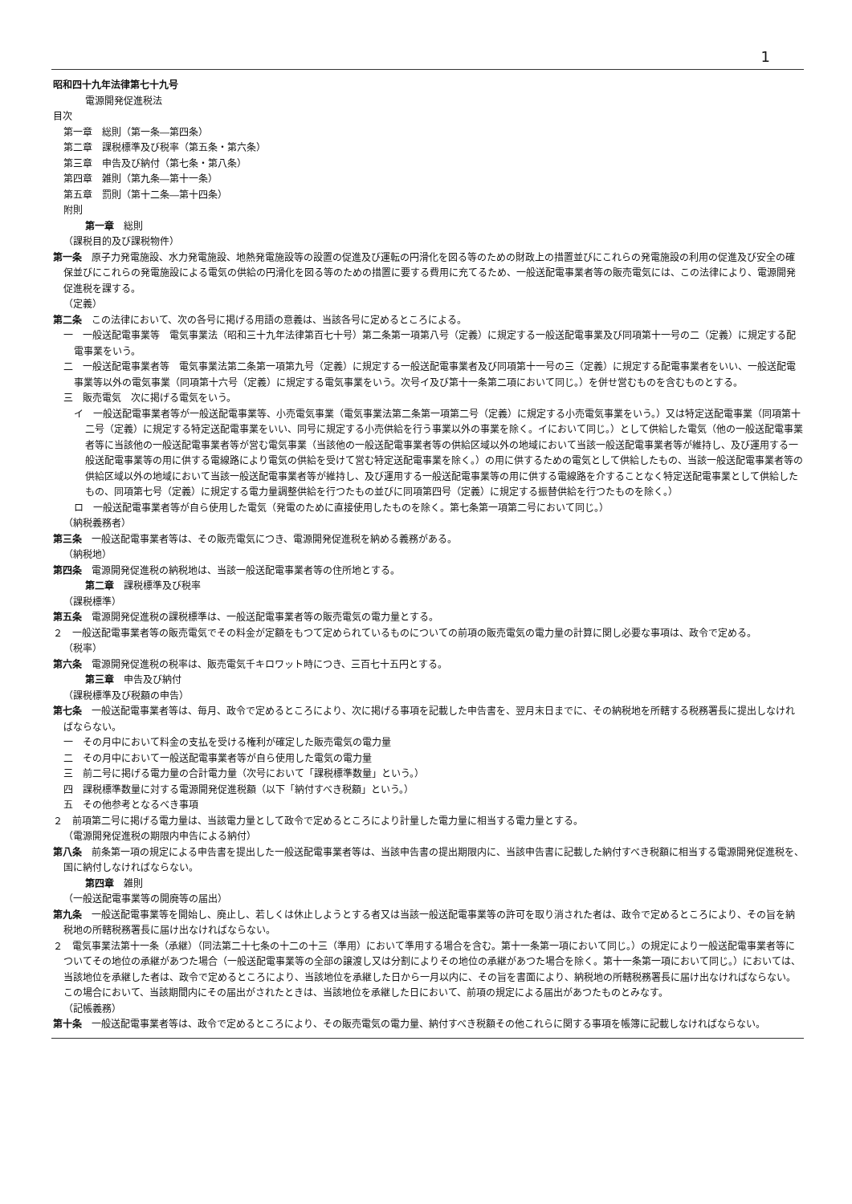1
昭和四十九年法律第七十九号
電源開発促進税法
目次
第一章　総則（第一条―第四条）
第二章　課税標準及び税率（第五条・第六条）
第三章　申告及び納付（第七条・第八条）
第四章　雑則（第九条―第十一条）
第五章　罰則（第十二条―第十四条）
附則
第一章　総則
（課税目的及び課税物件）
第一条　原子力発電施設、水力発電施設、地熱発電施設等の設置の促進及び運転の円滑化を図る等のための財政上の措置並びにこれらの発電施設の利用の促進及び安全の確保並びにこれらの発電施設による電気の供給の円滑化を図る等のための措置に要する費用に充てるため、一般送配電事業者等の販売電気には、この法律により、電源開発促進税を課する。
（定義）
第二条　この法律において、次の各号に掲げる用語の意義は、当該各号に定めるところによる。
一　一般送配電事業等　電気事業法（昭和三十九年法律第百七十号）第二条第一項第八号（定義）に規定する一般送配電事業及び同項第十一号の二（定義）に規定する配電事業をいう。
二　一般送配電事業者等　電気事業法第二条第一項第九号（定義）に規定する一般送配電事業者及び同項第十一号の三（定義）に規定する配電事業者をいい、一般送配電事業等以外の電気事業（同項第十六号（定義）に規定する電気事業をいう。次号イ及び第十一条第二項において同じ。）を併せ営むものを含むものとする。
三　販売電気　次に掲げる電気をいう。
イ　一般送配電事業者等が一般送配電事業等、小売電気事業（電気事業法第二条第一項第二号（定義）に規定する小売電気事業をいう。）又は特定送配電事業（同項第十二号（定義）に規定する特定送配電事業をいい、同号に規定する小売供給を行う事業以外の事業を除く。イにおいて同じ。）として供給した電気（他の一般送配電事業者等に当該他の一般送配電事業者等が営む電気事業（当該他の一般送配電事業者等の供給区域以外の地域において当該一般送配電事業者等が維持し、及び運用する一般送配電事業等の用に供する電線路により電気の供給を受けて営む特定送配電事業を除く。）の用に供するための電気として供給したもの、当該一般送配電事業者等の供給区域以外の地域において当該一般送配電事業者等が維持し、及び運用する一般送配電事業等の用に供する電線路を介することなく特定送配電事業として供給したもの、同項第七号（定義）に規定する電力量調整供給を行つたもの並びに同項第四号（定義）に規定する振替供給を行つたものを除く。）
ロ　一般送配電事業者等が自ら使用した電気（発電のために直接使用したものを除く。第七条第一項第二号において同じ。）
（納税義務者）
第三条　一般送配電事業者等は、その販売電気につき、電源開発促進税を納める義務がある。
（納税地）
第四条　電源開発促進税の納税地は、当該一般送配電事業者等の住所地とする。
第二章　課税標準及び税率
（課税標準）
第五条　電源開発促進税の課税標準は、一般送配電事業者等の販売電気の電力量とする。
２　一般送配電事業者等の販売電気でその料金が定額をもつて定められているものについての前項の販売電気の電力量の計算に関し必要な事項は、政令で定める。
（税率）
第六条　電源開発促進税の税率は、販売電気千キロワット時につき、三百七十五円とする。
第三章　申告及び納付
（課税標準及び税額の申告）
第七条　一般送配電事業者等は、毎月、政令で定めるところにより、次に掲げる事項を記載した申告書を、翌月末日までに、その納税地を所轄する税務署長に提出しなければならない。
一　その月中において料金の支払を受ける権利が確定した販売電気の電力量
二　その月中において一般送配電事業者等が自ら使用した電気の電力量
三　前二号に掲げる電力量の合計電力量（次号において「課税標準数量」という。）
四　課税標準数量に対する電源開発促進税額（以下「納付すべき税額」という。）
五　その他参考となるべき事項
２　前項第二号に掲げる電力量は、当該電力量として政令で定めるところにより計量した電力量に相当する電力量とする。
（電源開発促進税の期限内申告による納付）
第八条　前条第一項の規定による申告書を提出した一般送配電事業者等は、当該申告書の提出期限内に、当該申告書に記載した納付すべき税額に相当する電源開発促進税を、国に納付しなければならない。
第四章　雑則
（一般送配電事業等の開廃等の届出）
第九条　一般送配電事業等を開始し、廃止し、若しくは休止しようとする者又は当該一般送配電事業等の許可を取り消された者は、政令で定めるところにより、その旨を納税地の所轄税務署長に届け出なければならない。
２　電気事業法第十一条（承継）（同法第二十七条の十二の十三（準用）において準用する場合を含む。第十一条第一項において同じ。）の規定により一般送配電事業者等についてその地位の承継があつた場合（一般送配電事業等の全部の譲渡し又は分割によりその地位の承継があつた場合を除く。第十一条第一項において同じ。）においては、当該地位を承継した者は、政令で定めるところにより、当該地位を承継した日から一月以内に、その旨を書面により、納税地の所轄税務署長に届け出なければならない。この場合において、当該期間内にその届出がされたときは、当該地位を承継した日において、前項の規定による届出があつたものとみなす。
（記帳義務）
第十条　一般送配電事業者等は、政令で定めるところにより、その販売電気の電力量、納付すべき税額その他これらに関する事項を帳簿に記載しなければならない。